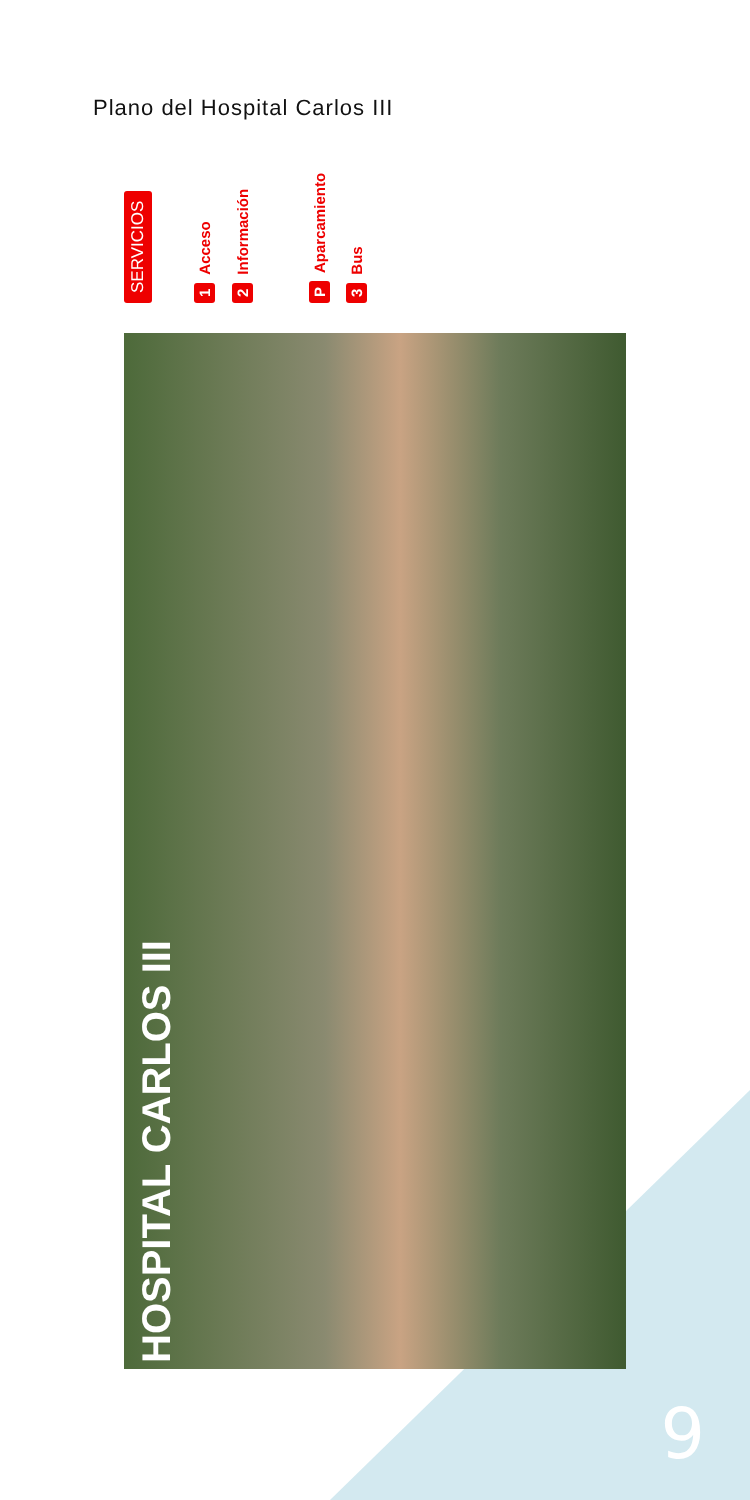Plano del Hospital Carlos III
SERVICIOS 1 Acceso 2 Información P Aparcamiento 3 Bus
HOSPITAL CARLOS III
9